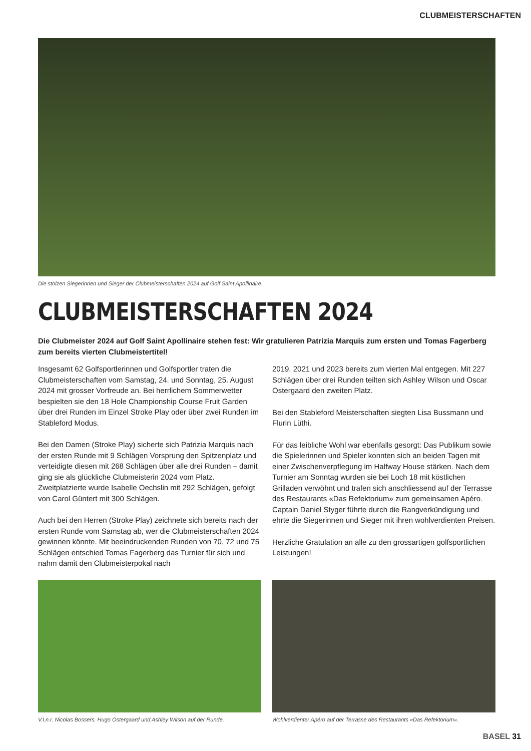CLUBMEISTERSCHAFTEN
Die stolzen Siegerinnen und Sieger der Clubmeisterschaften 2024 auf Golf Saint Apollinaire.
CLUBMEISTERSCHAFTEN 2024
Die Clubmeister 2024 auf Golf Saint Apollinaire stehen fest: Wir gratulieren Patrizia Marquis zum ersten und Tomas Fagerberg zum bereits vierten Clubmeistertitel!
Insgesamt 62 Golfsportlerinnen und Golfsportler traten die Clubmeisterschaften vom Samstag, 24. und Sonntag, 25. August 2024 mit grosser Vorfreude an. Bei herrlichem Sommerwetter bespielten sie den 18 Hole Championship Course Fruit Garden über drei Runden im Einzel Stroke Play oder über zwei Runden im Stableford Modus.
Bei den Damen (Stroke Play) sicherte sich Patrizia Marquis nach der ersten Runde mit 9 Schlägen Vorsprung den Spitzenplatz und verteidigte diesen mit 268 Schlägen über alle drei Runden – damit ging sie als glückliche Clubmeisterin 2024 vom Platz. Zweitplatzierte wurde Isabelle Oechslin mit 292 Schlägen, gefolgt von Carol Güntert mit 300 Schlägen.
Auch bei den Herren (Stroke Play) zeichnete sich bereits nach der ersten Runde vom Samstag ab, wer die Clubmeister­schaften 2024 gewinnen könnte. Mit beeindruckenden Runden von 70, 72 und 75 Schlägen entschied Tomas Fagerberg das Turnier für sich und nahm damit den Clubmeisterpokal nach
2019, 2021 und 2023 bereits zum vierten Mal entgegen. Mit 227 Schlägen über drei Runden teilten sich Ashley Wilson und Oscar Ostergaard den zweiten Platz.
Bei den Stableford Meisterschaften siegten Lisa Bussmann und Flurin Lüthi.
Für das leibliche Wohl war ebenfalls gesorgt: Das Publikum sowie die Spielerinnen und Spieler konnten sich an beiden Tagen mit einer Zwischenverpflegung im Halfway House stärken. Nach dem Turnier am Sonntag wurden sie bei Loch 18 mit köstlichen Grilladen verwöhnt und trafen sich anschliessend auf der Terrasse des Restaurants «Das Refektorium» zum gemeinsamen Apéro. Captain Daniel Styger führte durch die Rangverkündigung und ehrte die Siegerinnen und Sieger mit ihren wohlverdienten Preisen.
Herzliche Gratulation an alle zu den grossartigen golfsportlichen Leistungen!
V.l.n.r. Nicolas Bossers, Hugo Ostergaard und Ashley Wilson auf der Runde.
Wohlverdienter Apéro auf der Terrasse des Restaurants «Das Refektorium».
BASEL 31